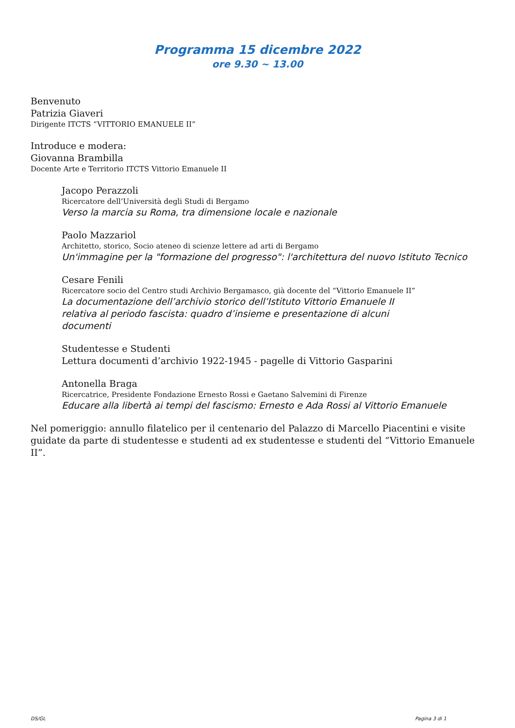Programma 15 dicembre 2022
ore 9.30 ~ 13.00
Benvenuto
Patrizia Giaveri
Dirigente ITCTS “VITTORIO EMANUELE II”
Introduce e modera:
Giovanna Brambilla
Docente Arte e Territorio ITCTS Vittorio Emanuele II
Jacopo Perazzoli
Ricercatore dell’Università degli Studi di Bergamo
Verso la marcia su Roma, tra dimensione locale e nazionale
Paolo Mazzariol
Architetto, storico, Socio ateneo di scienze lettere ad arti di Bergamo
Un'immagine per la "formazione del progresso": l'architettura del nuovo Istituto Tecnico
Cesare Fenili
Ricercatore socio del Centro studi Archivio Bergamasco, già docente del “Vittorio Emanuele II”
La documentazione dell’archivio storico dell’Istituto Vittorio Emanuele II relativa al periodo fascista: quadro d’insieme e presentazione di alcuni documenti
Studentesse e Studenti
Lettura documenti d’archivio 1922-1945 - pagelle di Vittorio Gasparini
Antonella Braga
Ricercatrice, Presidente Fondazione Ernesto Rossi e Gaetano Salvemini di Firenze
Educare alla libertà ai tempi del fascismo: Ernesto e Ada Rossi al Vittorio Emanuele
Nel pomeriggio: annullo filatelico per il centenario del Palazzo di Marcello Piacentini e visite guidate da parte di studentesse e studenti ad ex studentesse e studenti del “Vittorio Emanuele II”.
DS/GL Pagina 3 di 1